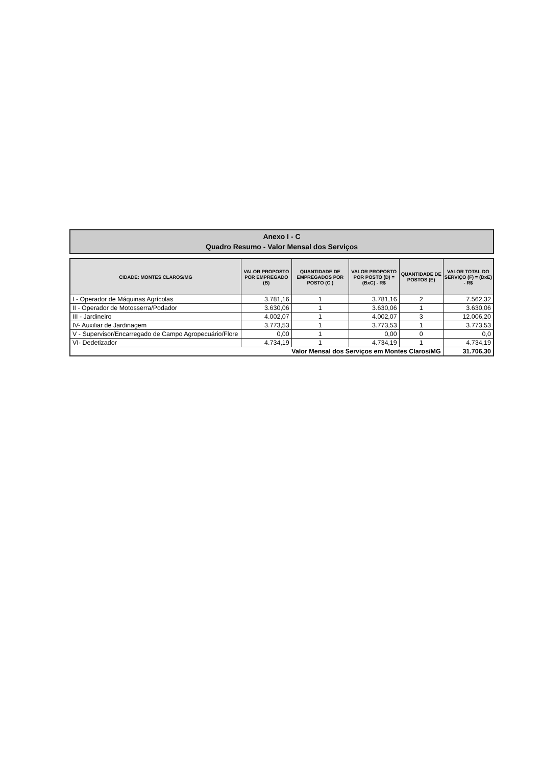Anexo I - C
Quadro Resumo - Valor Mensal dos Serviços
| CIDADE: MONTES CLAROS/MG | VALOR PROPOSTO POR EMPREGADO (B) | QUANTIDADE DE EMPREGADOS POR POSTO (C ) | VALOR PROPOSTO POR POSTO (D) = (BxC) - R$ | QUANTIDADE DE POSTOS (E) | VALOR TOTAL DO SERVIÇO (F) = (DxE) - R$ |
| --- | --- | --- | --- | --- | --- |
| I - Operador de Máquinas Agrícolas | 3.781,16 | 1 | 3.781,16 | 2 | 7.562,32 |
| II - Operador de Motosserra/Podador | 3.630,06 | 1 | 3.630,06 | 1 | 3.630,06 |
| III - Jardineiro | 4.002,07 | 1 | 4.002,07 | 3 | 12.006,20 |
| IV- Auxiliar de Jardinagem | 3.773,53 | 1 | 3.773,53 | 1 | 3.773,53 |
| V - Supervisor/Encarregado de Campo Agropecuário/Flore | 0,00 | 1 | 0,00 | 0 | 0,0 |
| VI- Dedetizador | 4.734,19 | 1 | 4.734,19 | 1 | 4.734,19 |
| Valor Mensal dos Serviços em Montes Claros/MG | | | | | 31.706,30 |